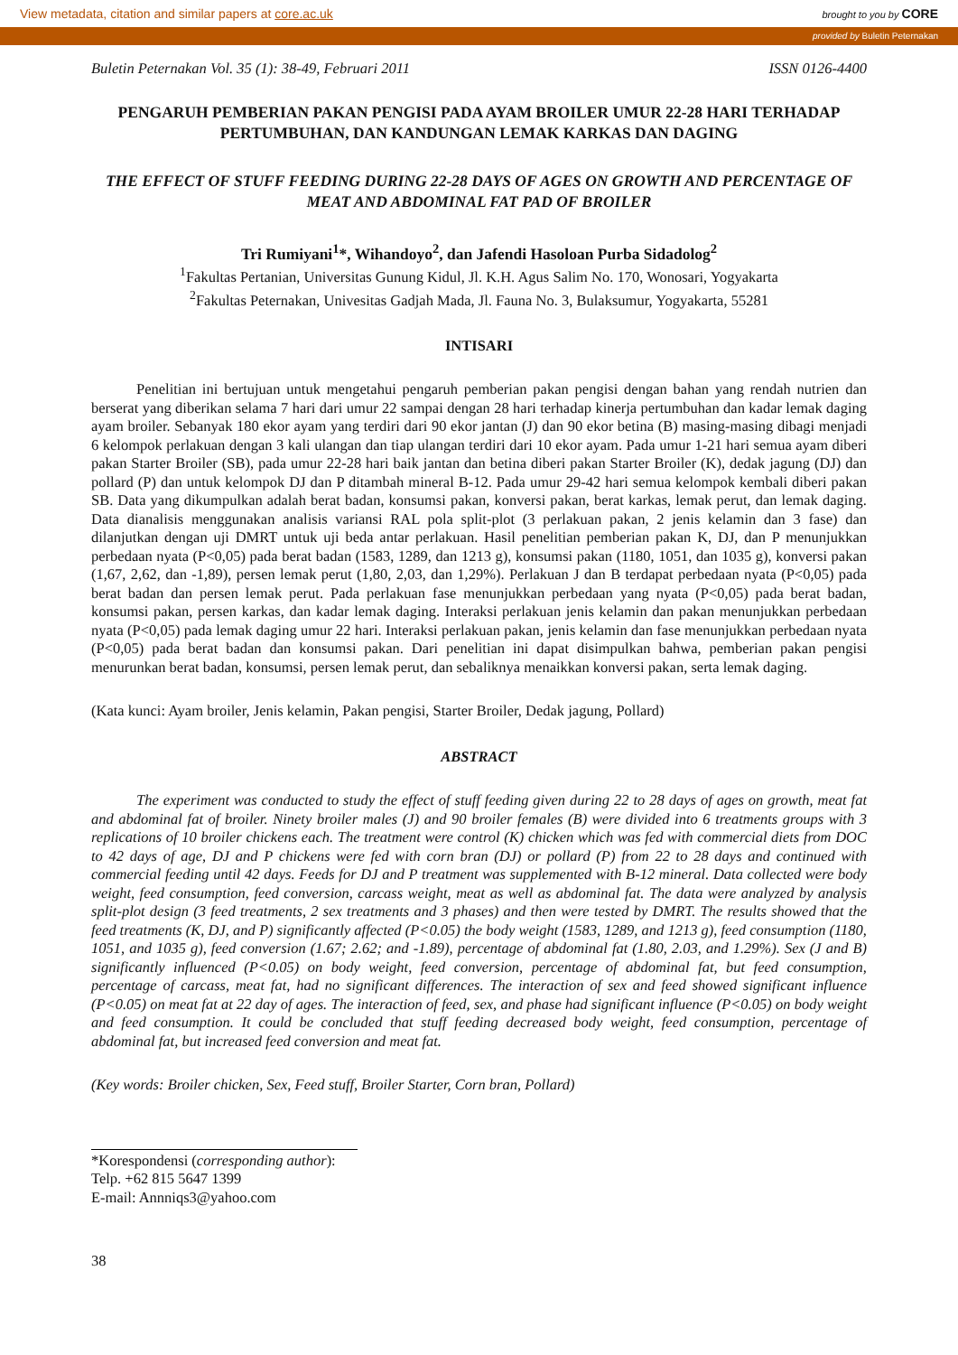View metadata, citation and similar papers at core.ac.uk brought to you by CORE
provided by Buletin Peternakan
Buletin Peternakan Vol. 35 (1): 38-49, Februari 2011 ISSN 0126-4400
PENGARUH PEMBERIAN PAKAN PENGISI PADA AYAM BROILER UMUR 22-28 HARI TERHADAP PERTUMBUHAN, DAN KANDUNGAN LEMAK KARKAS DAN DAGING
THE EFFECT OF STUFF FEEDING DURING 22-28 DAYS OF AGES ON GROWTH AND PERCENTAGE OF MEAT AND ABDOMINAL FAT PAD OF BROILER
Tri Rumiyani<sup>1</sup>*, Wihandoyo<sup>2</sup>, dan Jafendi Hasoloan Purba Sidadolog<sup>2</sup>
<sup>1</sup> Fakultas Pertanian, Universitas Gunung Kidul, Jl. K.H. Agus Salim No. 170, Wonosari, Yogyakarta
<sup>2</sup> Fakultas Peternakan, Univesitas Gadjah Mada, Jl. Fauna No. 3, Bulaksumur, Yogyakarta, 55281
INTISARI
Penelitian ini bertujuan untuk mengetahui pengaruh pemberian pakan pengisi dengan bahan yang rendah nutrien dan berserat yang diberikan selama 7 hari dari umur 22 sampai dengan 28 hari terhadap kinerja pertumbuhan dan kadar lemak daging ayam broiler. Sebanyak 180 ekor ayam yang terdiri dari 90 ekor jantan (J) dan 90 ekor betina (B) masing-masing dibagi menjadi 6 kelompok perlakuan dengan 3 kali ulangan dan tiap ulangan terdiri dari 10 ekor ayam. Pada umur 1-21 hari semua ayam diberi pakan Starter Broiler (SB), pada umur 22-28 hari baik jantan dan betina diberi pakan Starter Broiler (K), dedak jagung (DJ) dan pollard (P) dan untuk kelompok DJ dan P ditambah mineral B-12. Pada umur 29-42 hari semua kelompok kembali diberi pakan SB. Data yang dikumpulkan adalah berat badan, konsumsi pakan, konversi pakan, berat karkas, lemak perut, dan lemak daging. Data dianalisis menggunakan analisis variansi RAL pola split-plot (3 perlakuan pakan, 2 jenis kelamin dan 3 fase) dan dilanjutkan dengan uji DMRT untuk uji beda antar perlakuan. Hasil penelitian pemberian pakan K, DJ, dan P menunjukkan perbedaan nyata (P<0,05) pada berat badan (1583, 1289, dan 1213 g), konsumsi pakan (1180, 1051, dan 1035 g), konversi pakan (1,67, 2,62, dan -1,89), persen lemak perut (1,80, 2,03, dan 1,29%). Perlakuan J dan B terdapat perbedaan nyata (P<0,05) pada berat badan dan persen lemak perut. Pada perlakuan fase menunjukkan perbedaan yang nyata (P<0,05) pada berat badan, konsumsi pakan, persen karkas, dan kadar lemak daging. Interaksi perlakuan jenis kelamin dan pakan menunjukkan perbedaan nyata (P<0,05) pada lemak daging umur 22 hari. Interaksi perlakuan pakan, jenis kelamin dan fase menunjukkan perbedaan nyata (P<0,05) pada berat badan dan konsumsi pakan. Dari penelitian ini dapat disimpulkan bahwa, pemberian pakan pengisi menurunkan berat badan, konsumsi, persen lemak perut, dan sebaliknya menaikkan konversi pakan, serta lemak daging.
(Kata kunci: Ayam broiler, Jenis kelamin, Pakan pengisi, Starter Broiler, Dedak jagung, Pollard)
ABSTRACT
The experiment was conducted to study the effect of stuff feeding given during 22 to 28 days of ages on growth, meat fat and abdominal fat of broiler. Ninety broiler males (J) and 90 broiler females (B) were divided into 6 treatments groups with 3 replications of 10 broiler chickens each. The treatment were control (K) chicken which was fed with commercial diets from DOC to 42 days of age, DJ and P chickens were fed with corn bran (DJ) or pollard (P) from 22 to 28 days and continued with commercial feeding until 42 days. Feeds for DJ and P treatment was supplemented with B-12 mineral. Data collected were body weight, feed consumption, feed conversion, carcass weight, meat as well as abdominal fat. The data were analyzed by analysis split-plot design (3 feed treatments, 2 sex treatments and 3 phases) and then were tested by DMRT. The results showed that the feed treatments (K, DJ, and P) significantly affected (P<0.05) the body weight (1583, 1289, and 1213 g), feed consumption (1180, 1051, and 1035 g), feed conversion (1.67; 2.62; and -1.89), percentage of abdominal fat (1.80, 2.03, and 1.29%). Sex (J and B) significantly influenced (P<0.05) on body weight, feed conversion, percentage of abdominal fat, but feed consumption, percentage of carcass, meat fat, had no significant differences. The interaction of sex and feed showed significant influence (P<0.05) on meat fat at 22 day of ages. The interaction of feed, sex, and phase had significant influence (P<0.05) on body weight and feed consumption. It could be concluded that stuff feeding decreased body weight, feed consumption, percentage of abdominal fat, but increased feed conversion and meat fat.
(Key words: Broiler chicken, Sex, Feed stuff, Broiler Starter, Corn bran, Pollard)
*Korespondensi (corresponding author):
Telp. +62 815 5647 1399
E-mail: Annniqs3@yahoo.com
38